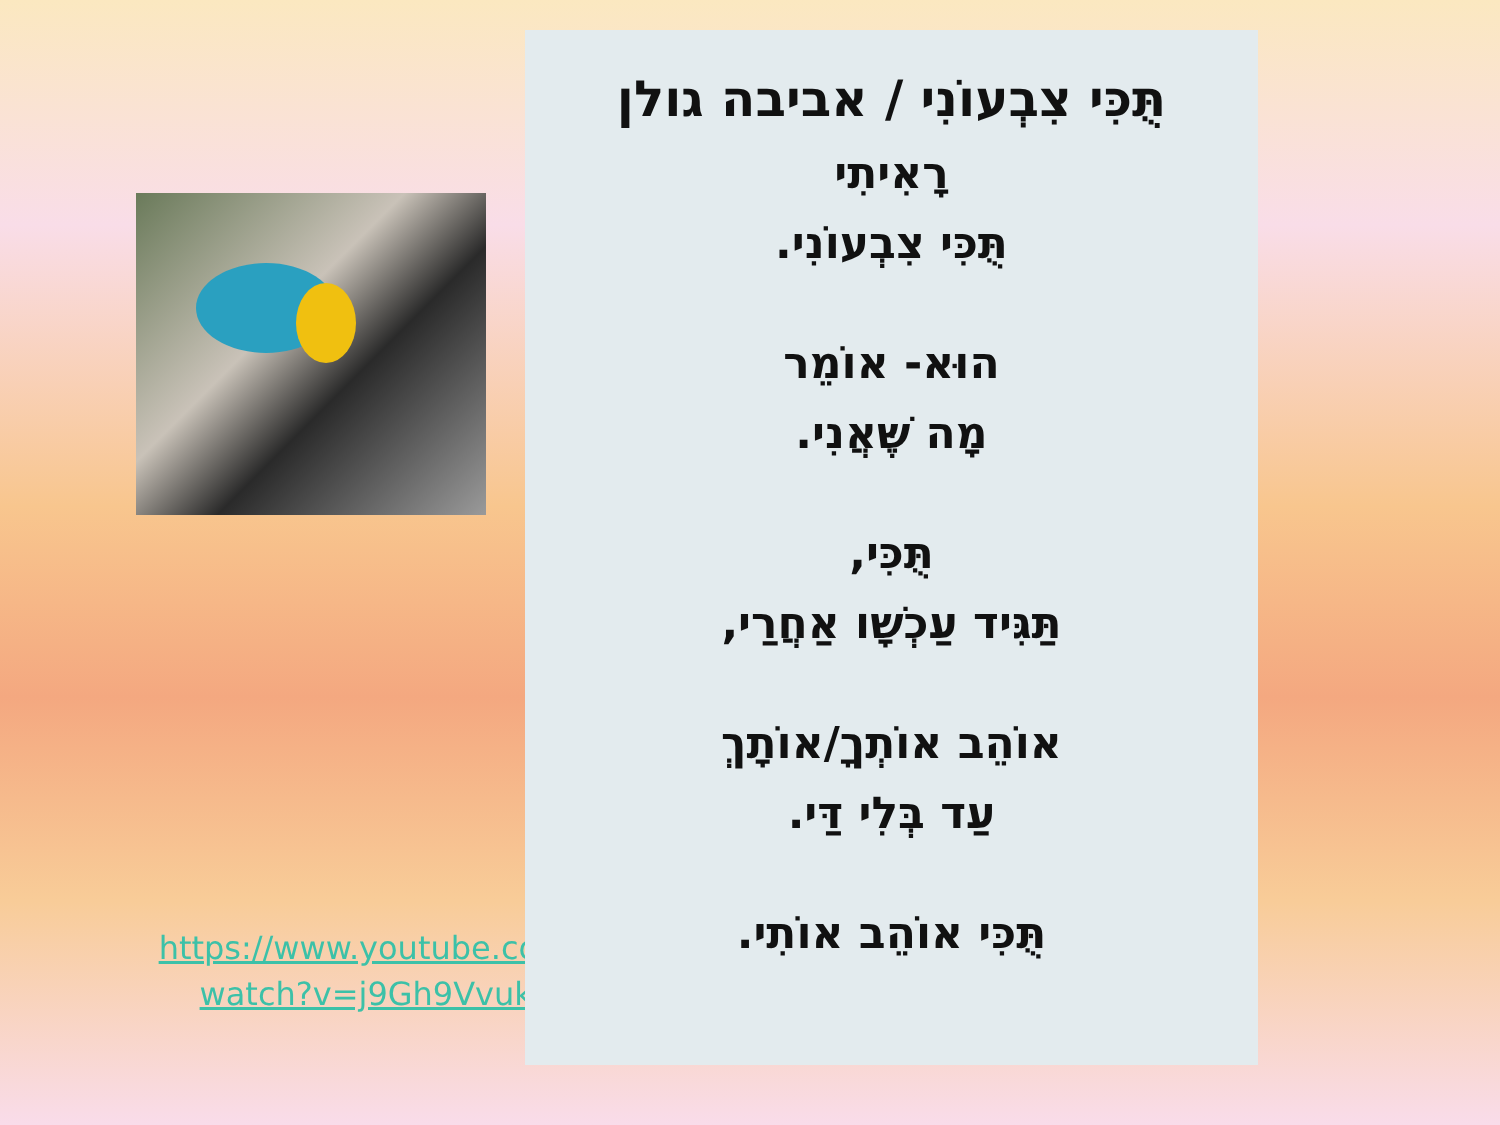https://www.youtube.com/
watch?v=j9Gh9VvukMY
תֻּכִּי צִבְעוֹנִי / אביבה גולן
רָאִיתִי
תֻּכִּי צִבְעוֹנִי.
הוּא- אוֹמֵר
מָה שֶּׁאֲנִי.
תֻּכִּי,
תַּגִּיד עַכְשָׁו אַחֲרַי,
אוֹהֵב אוֹתְךָ/אוֹתָךְ
עַד בְּלִי דַּי.
תֻּכִּי אוֹהֵב אוֹתִי.